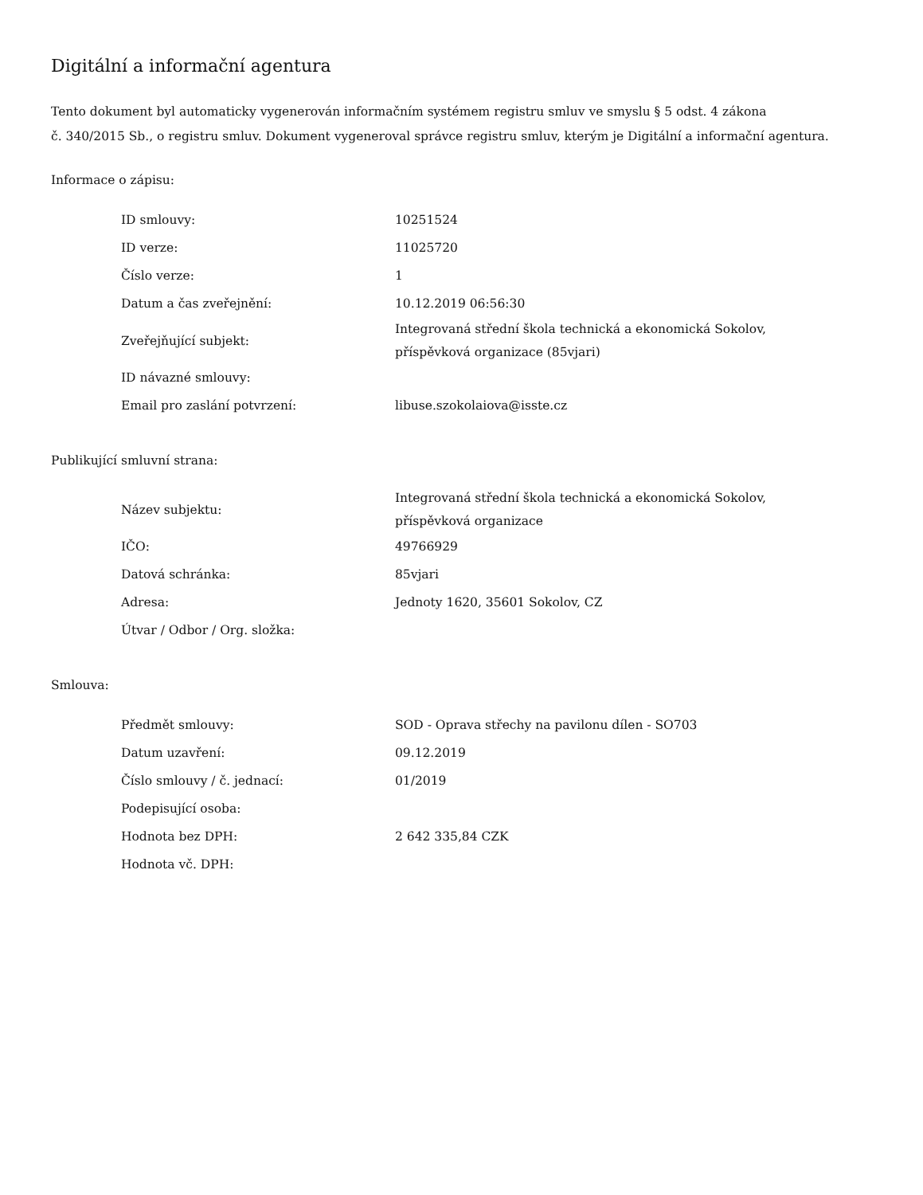Digitální a informační agentura
Tento dokument byl automaticky vygenerován informačním systémem registru smluv ve smyslu § 5 odst. 4 zákona
č. 340/2015 Sb., o registru smluv. Dokument vygeneroval správce registru smluv, kterým je Digitální a informační agentura.
Informace o zápisu:
| ID smlouvy: | 10251524 |
| ID verze: | 11025720 |
| Číslo verze: | 1 |
| Datum a čas zveřejnění: | 10.12.2019 06:56:30 |
| Zveřejňující subjekt: | Integrovaná střední škola technická a ekonomická Sokolov, příspěvková organizace (85vjari) |
| ID návazné smlouvy: | |
| Email pro zaslání potvrzení: | libuse.szokolaiova@isste.cz |
Publikující smluvní strana:
| Název subjektu: | Integrovaná střední škola technická a ekonomická Sokolov, příspěvková organizace |
| IČO: | 49766929 |
| Datová schránka: | 85vjari |
| Adresa: | Jednoty 1620, 35601 Sokolov, CZ |
| Útvar / Odbor / Org. složka: | |
Smlouva:
| Předmět smlouvy: | SOD - Oprava střechy na pavilonu dílen - SO703 |
| Datum uzavření: | 09.12.2019 |
| Číslo smlouvy / č. jednací: | 01/2019 |
| Podepisující osoba: | |
| Hodnota bez DPH: | 2 642 335,84 CZK |
| Hodnota vč. DPH: | |